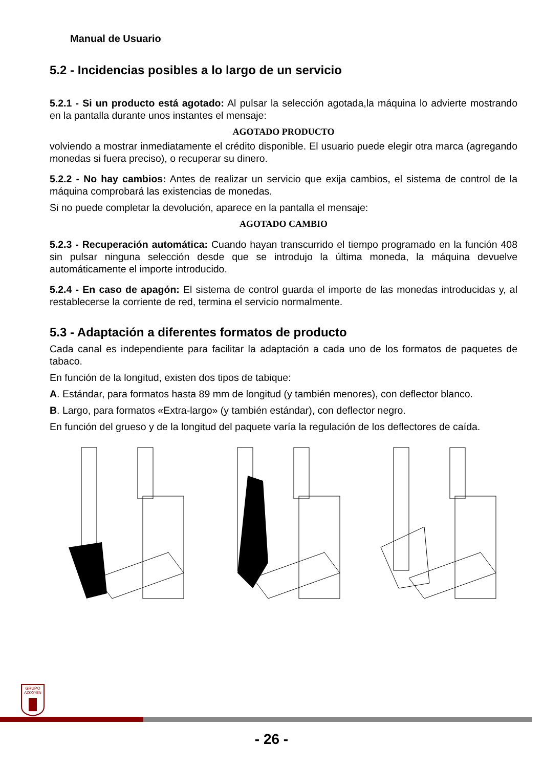Manual de Usuario
5.2 - Incidencias posibles a lo largo de un servicio
5.2.1 - Si un producto está agotado: Al pulsar la selección agotada,la máquina lo advierte mostrando en la pantalla durante unos instantes el mensaje:
AGOTADO PRODUCTO
volviendo a mostrar inmediatamente el crédito disponible. El usuario puede elegir otra marca (agregando monedas si fuera preciso), o recuperar su dinero.
5.2.2 - No hay cambios: Antes de realizar un servicio que exija cambios, el sistema de control de la máquina comprobará las existencias de monedas.
Si no puede completar la devolución, aparece en la pantalla el mensaje:
AGOTADO CAMBIO
5.2.3 - Recuperación automática: Cuando hayan transcurrido el tiempo programado en la función 408 sin pulsar ninguna selección desde que se introdujo la última moneda, la máquina devuelve automáticamente el importe introducido.
5.2.4 - En caso de apagón: El sistema de control guarda el importe de las monedas introducidas y, al restablecerse la corriente de red, termina el servicio normalmente.
5.3 - Adaptación a diferentes formatos de producto
Cada canal es independiente para facilitar la adaptación a cada uno de los formatos de paquetes de tabaco.
En función de la longitud, existen dos tipos de tabique:
A. Estándar, para formatos hasta 89 mm de longitud (y también menores), con deflector blanco.
B. Largo, para formatos «Extra-largo» (y también estándar), con deflector negro.
En función del grueso y de la longitud del paquete varía la regulación de los deflectores de caída.
GRUPO
AZKOYEN
- 26 -